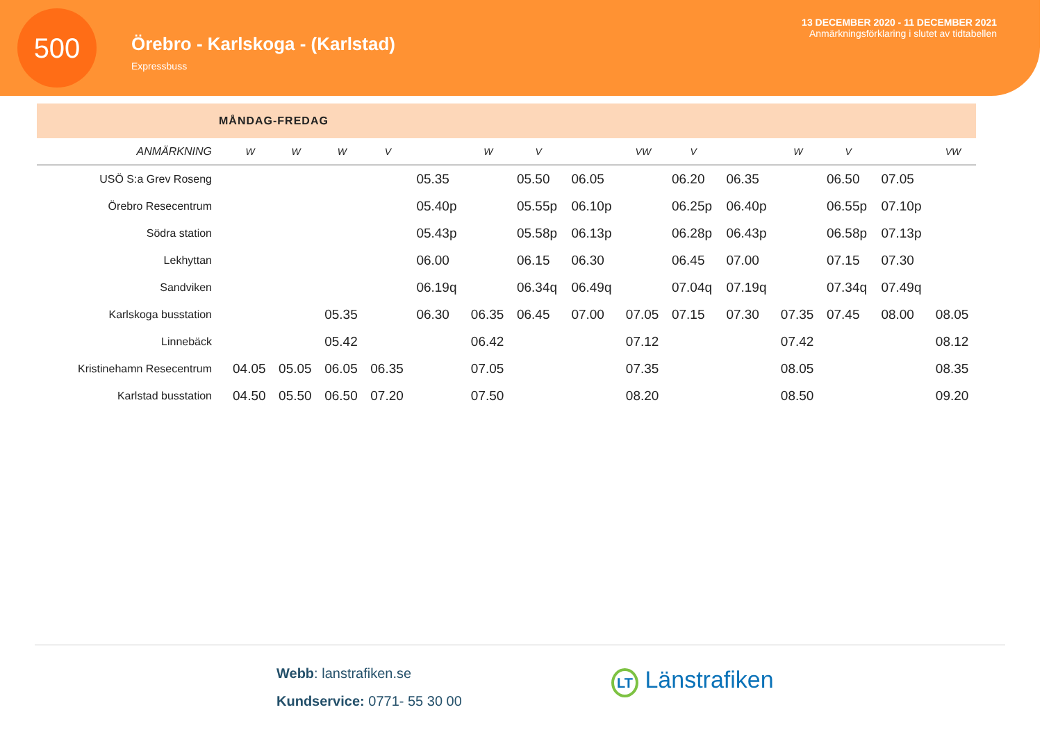500
Örebro - Karlskoga - (Karlstad)
Expressbuss
13 DECEMBER 2020 - 11 DECEMBER 2021
Anmärkningsförklaring i slutet av tidtabellen
MÅNDAG-FREDAG
| ANMÄRKNING | W | W | W | V | | W | V | | VW | V | | W | V | | VW |
| --- | --- | --- | --- | --- | --- | --- | --- | --- | --- | --- | --- | --- | --- | --- | --- |
| USÖ S:a Grev Roseng | | | | | 05.35 | | 05.50 | 06.05 | | 06.20 | 06.35 | | 06.50 | 07.05 | |
| Örebro Resecentrum | | | | | 05.40p | | 05.55p | 06.10p | | 06.25p | 06.40p | | 06.55p | 07.10p | |
| Södra station | | | | | 05.43p | | 05.58p | 06.13p | | 06.28p | 06.43p | | 06.58p | 07.13p | |
| Lekhyttan | | | | | 06.00 | | 06.15 | 06.30 | | 06.45 | 07.00 | | 07.15 | 07.30 | |
| Sandviken | | | | | 06.19q | | 06.34q | 06.49q | | 07.04q | 07.19q | | 07.34q | 07.49q | |
| Karlskoga busstation | | | 05.35 | | 06.30 | 06.35 | 06.45 | 07.00 | 07.05 | 07.15 | 07.30 | 07.35 | 07.45 | 08.00 | 08.05 |
| Linnebäck | | | 05.42 | | | 06.42 | | | 07.12 | | | 07.42 | | | 08.12 |
| Kristinehamn Resecentrum | 04.05 | 05.05 | 06.05 | 06.35 | | 07.05 | | | 07.35 | | | 08.05 | | | 08.35 |
| Karlstad busstation | 04.50 | 05.50 | 06.50 | 07.20 | | 07.50 | | | 08.20 | | | 08.50 | | | 09.20 |
Webb: lanstrafiken.se
Kundservice: 0771- 55 30 00
LT Länstrafiken